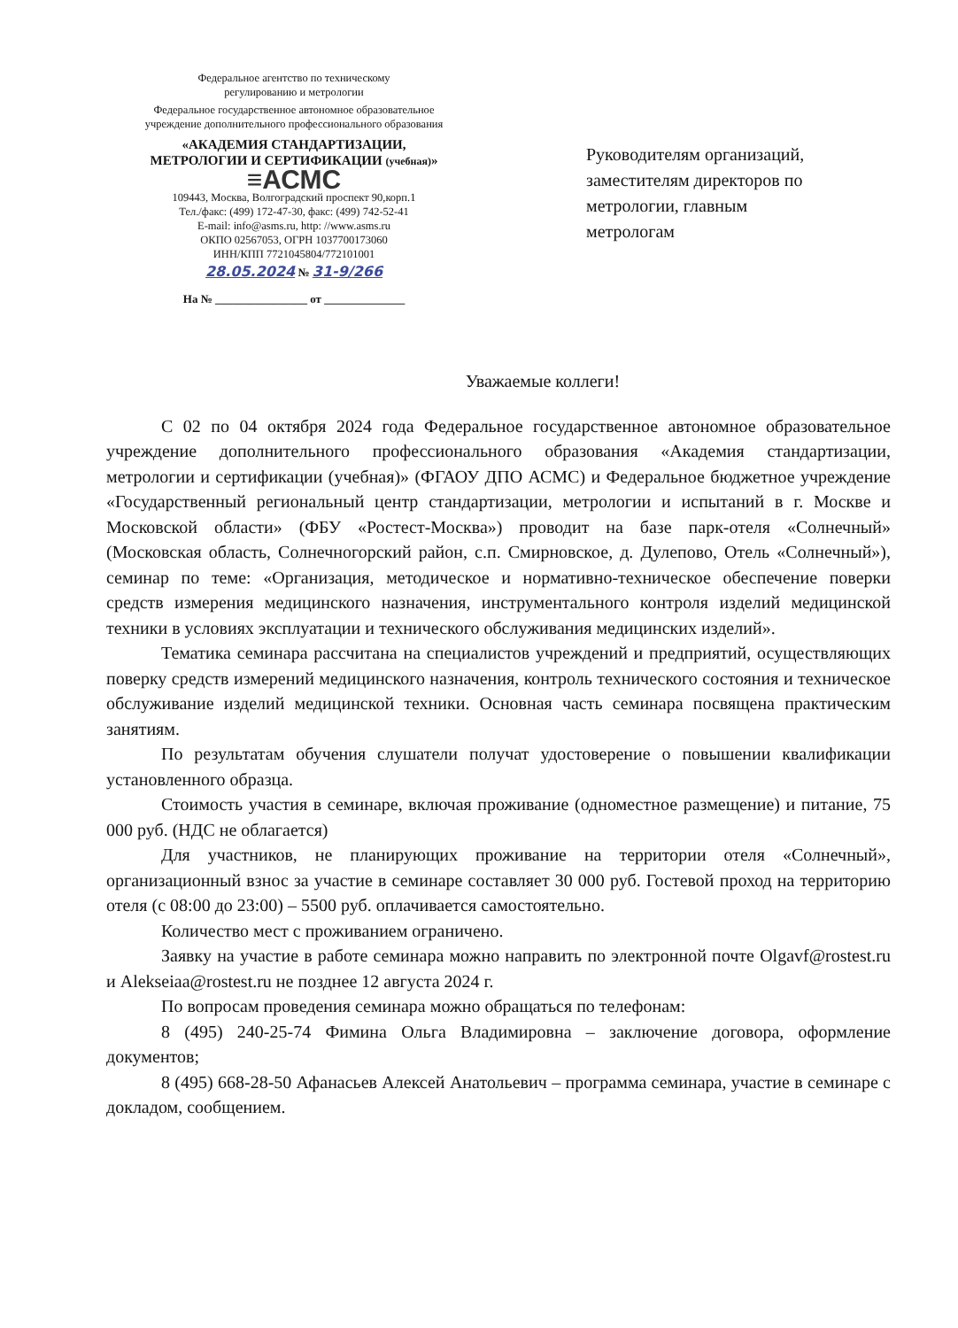Федеральное агентство по техническому
регулированию и метрологии
Федеральное государственное автономное образовательное
учреждение дополнительного профессионального образования
«АКАДЕМИЯ СТАНДАРТИЗАЦИИ,
МЕТРОЛОГИИ И СЕРТИФИКАЦИИ (учебная)»
≡АСМС
109443, Москва, Волгоградский проспект 90,корп.1
Тел./факс: (499) 172-47-30, факс: (499) 742-52-41
E-mail: info@asms.ru, http: //www.asms.ru
ОКПО 02567053, ОГРН 1037700173060
ИНН/КПП 7721045804/772101001
28.05.2024 № 31-9/266
На № ________________ от ______________
Руководителям организаций,
заместителям директоров по
метрологии, главным
метрологам
Уважаемые коллеги!
С 02 по 04 октября 2024 года Федеральное государственное автономное образовательное учреждение дополнительного профессионального образования «Академия стандартизации, метрологии и сертификации (учебная)» (ФГАОУ ДПО АСМС) и Федеральное бюджетное учреждение «Государственный региональный центр стандартизации, метрологии и испытаний в г. Москве и Московской области» (ФБУ «Ростест-Москва») проводит на базе парк-отеля «Солнечный» (Московская область, Солнечногорский район, с.п. Смирновское, д. Дулепово, Отель «Солнечный»), семинар по теме: «Организация, методическое и нормативно-техническое обеспечение поверки средств измерения медицинского назначения, инструментального контроля изделий медицинской техники в условиях эксплуатации и технического обслуживания медицинских изделий».
Тематика семинара рассчитана на специалистов учреждений и предприятий, осуществляющих поверку средств измерений медицинского назначения, контроль технического состояния и техническое обслуживание изделий медицинской техники. Основная часть семинара посвящена практическим занятиям.
По результатам обучения слушатели получат удостоверение о повышении квалификации установленного образца.
Стоимость участия в семинаре, включая проживание (одноместное размещение) и питание, 75 000 руб. (НДС не облагается)
Для участников, не планирующих проживание на территории отеля «Солнечный», организационный взнос за участие в семинаре составляет 30 000 руб. Гостевой проход на территорию отеля (с 08:00 до 23:00) – 5500 руб. оплачивается самостоятельно.
Количество мест с проживанием ограничено.
Заявку на участие в работе семинара можно направить по электронной почте Olgavf@rostest.ru и Alekseiaa@rostest.ru не позднее 12 августа 2024 г.
По вопросам проведения семинара можно обращаться по телефонам:
8 (495) 240-25-74 Фимина Ольга Владимировна – заключение договора, оформление документов;
8 (495) 668-28-50 Афанасьев Алексей Анатольевич – программа семинара, участие в семинаре с докладом, сообщением.